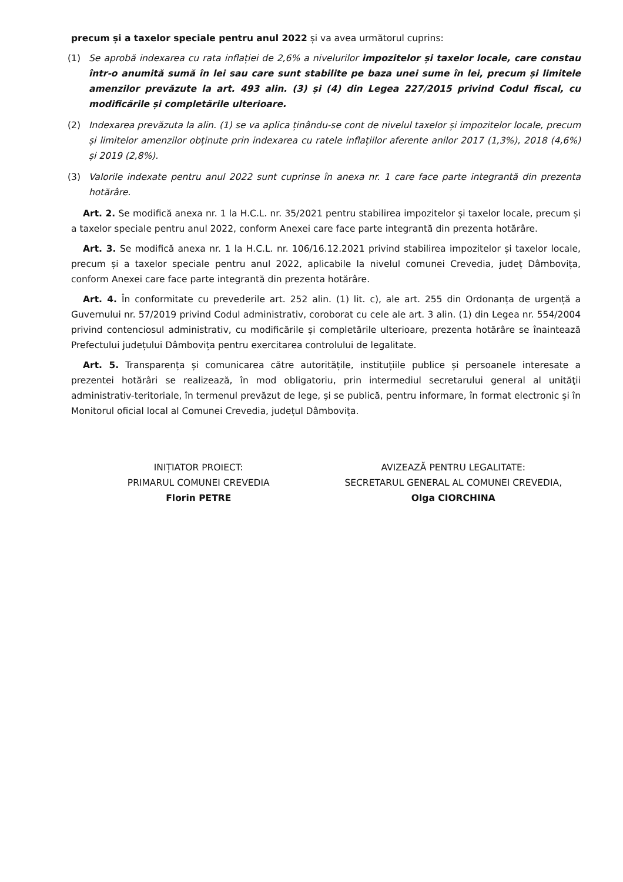precum și a taxelor speciale pentru anul 2022 și va avea următorul cuprins:
(1) Se aprobă indexarea cu rata inflației de 2,6% a nivelurilor impozitelor și taxelor locale, care constau într-o anumită sumă în lei sau care sunt stabilite pe baza unei sume în lei, precum și limitele amenzilor prevăzute la art. 493 alin. (3) și (4) din Legea 227/2015 privind Codul fiscal, cu modificările și completările ulterioare.
(2) Indexarea prevăzuta la alin. (1) se va aplica ținându-se cont de nivelul taxelor și impozitelor locale, precum și limitelor amenzilor obținute prin indexarea cu ratele inflațiilor aferente anilor 2017 (1,3%), 2018 (4,6%) și 2019 (2,8%).
(3) Valorile indexate pentru anul 2022 sunt cuprinse în anexa nr. 1 care face parte integrantă din prezenta hotărâre.
Art. 2. Se modifică anexa nr. 1 la H.C.L. nr. 35/2021 pentru stabilirea impozitelor și taxelor locale, precum și a taxelor speciale pentru anul 2022, conform Anexei care face parte integrantă din prezenta hotărâre.
Art. 3. Se modifică anexa nr. 1 la H.C.L. nr. 106/16.12.2021 privind stabilirea impozitelor și taxelor locale, precum și a taxelor speciale pentru anul 2022, aplicabile la nivelul comunei Crevedia, județ Dâmbovița, conform Anexei care face parte integrantă din prezenta hotărâre.
Art. 4. În conformitate cu prevederile art. 252 alin. (1) lit. c), ale art. 255 din Ordonanța de urgență a Guvernului nr. 57/2019 privind Codul administrativ, coroborat cu cele ale art. 3 alin. (1) din Legea nr. 554/2004 privind contenciosul administrativ, cu modificările și completările ulterioare, prezenta hotărâre se înaintează Prefectului județului Dâmbovița pentru exercitarea controlului de legalitate.
Art. 5. Transparența și comunicarea către autoritățile, instituțiile publice și persoanele interesate a prezentei hotărâri se realizează, în mod obligatoriu, prin intermediul secretarului general al unităţii administrativ-teritoriale, în termenul prevăzut de lege, și se publică, pentru informare, în format electronic şi în Monitorul oficial local al Comunei Crevedia, județul Dâmbovița.
INIȚIATOR PROIECT:
PRIMARUL COMUNEI CREVEDIA
Florin PETRE
AVIZEAZĂ PENTRU LEGALITATE:
SECRETARUL GENERAL AL COMUNEI CREVEDIA,
Olga CIORCHINA